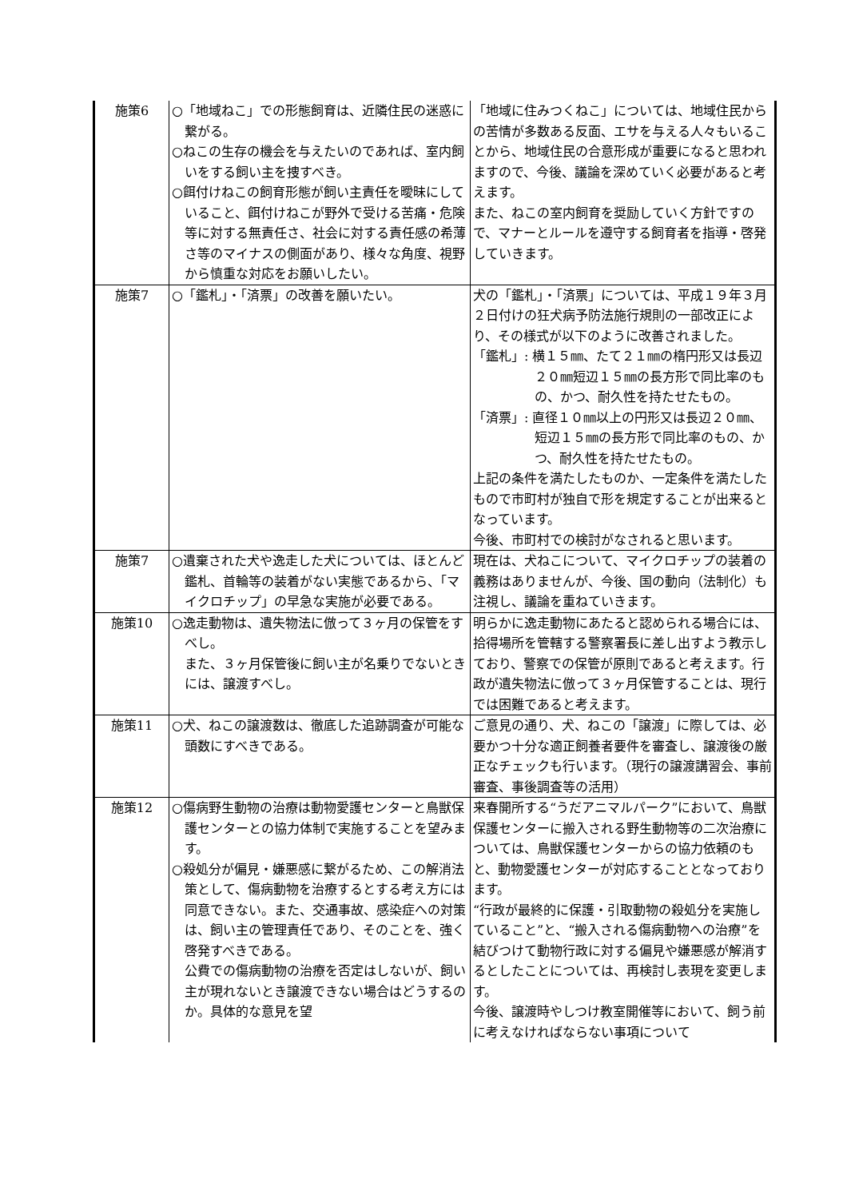| 施策6 | ○「地域ねこ」での形態飼育は、近隣住民の迷惑に繋がる。 ○ねこの生存の機会を与えたいのであれば、室内飼いをする飼い主を捜すべき。 ○餌付けねこの飼育形態が飼い主責任を曖昧にしていること、餌付けねこが野外で受ける苦痛・危険等に対する無責任さ、社会に対する責任感の希薄さ等のマイナスの側面があり、様々な角度、視野から慎重な対応をお願いしたい。 | 「地域に住みつくねこ」については、地域住民からの苦情が多数ある反面、エサを与える人々もいることから、地域住民の合意形成が重要になると思われますので、今後、議論を深めていく必要があると考えます。 また、ねこの室内飼育を奨励していく方針ですので、マナーとルールを遵守する飼育者を指導・啓発していきます。 |
| 施策7 | ○「鑑札」・「済票」の改善を願いたい。 | 犬の「鑑札」・「済票」については、平成１９年３月２日付けの狂犬病予防法施行規則の一部改正により、その様式が以下のように改善されました。 「鑑札」: 横１５㎜、たて２１㎜の楕円形又は長辺２０㎜短辺１５㎜の長方形で同比率のもの、かつ、耐久性を持たせたもの。 「済票」: 直径１０㎜以上の円形又は長辺２０㎜、短辺１５㎜の長方形で同比率のもの、かつ、耐久性を持たせたもの。 上記の条件を満たしたものか、一定条件を満たしたもので市町村が独自で形を規定することが出来るとなっています。 今後、市町村での検討がなされると思います。 |
| 施策7 | ○遺棄された犬や逸走した犬については、ほとんど鑑札、首輪等の装着がない実態であるから、「マイクロチップ」の早急な実施が必要である。 | 現在は、犬ねこについて、マイクロチップの装着の義務はありませんが、今後、国の動向（法制化）も注視し、議論を重ねていきます。 |
| 施策10 | ○逸走動物は、遺失物法に倣って３ヶ月の保管をすべし。 また、３ヶ月保管後に飼い主が名乗りでないときには、譲渡すべし。 | 明らかに逸走動物にあたると認められる場合には、拾得場所を管轄する警察署長に差し出すよう教示しており、警察での保管が原則であると考えます。行政が遺失物法に倣って３ヶ月保管することは、現行では困難であると考えます。 |
| 施策11 | ○犬、ねこの譲渡数は、徹底した追跡調査が可能な頭数にすべきである。 | ご意見の通り、犬、ねこの「譲渡」に際しては、必要かつ十分な適正飼養者要件を審査し、譲渡後の厳正なチェックも行います。（現行の譲渡講習会、事前審査、事後調査等の活用） |
| 施策12 | ○傷病野生動物の治療は動物愛護センターと鳥獣保護センターとの協力体制で実施することを望みます。 ○殺処分が偏見・嫌悪感に繋がるため、この解消法策として、傷病動物を治療するとする考え方には同意できない。また、交通事故、感染症への対策は、飼い主の管理責任であり、そのことを、強く啓発すべきである。 公費での傷病動物の治療を否定はしないが、飼い主が現れないとき譲渡できない場合はどうするのか。具体的な意見を望 | 来春開所する“うだアニマルパーク”において、鳥獣保護センターに搬入される野生動物等の二次治療については、鳥獣保護センターからの協力依頼のもと、動物愛護センターが対応することとなっております。 “行政が最終的に保護・引取動物の殺処分を実施していること”と、“搬入される傷病動物への治療”を結びつけて動物行政に対する偏見や嫌悪感が解消するとしたことについては、再検討し表現を変更します。 今後、譲渡時やしつけ教室開催等において、飼う前に考えなければならない事項について |